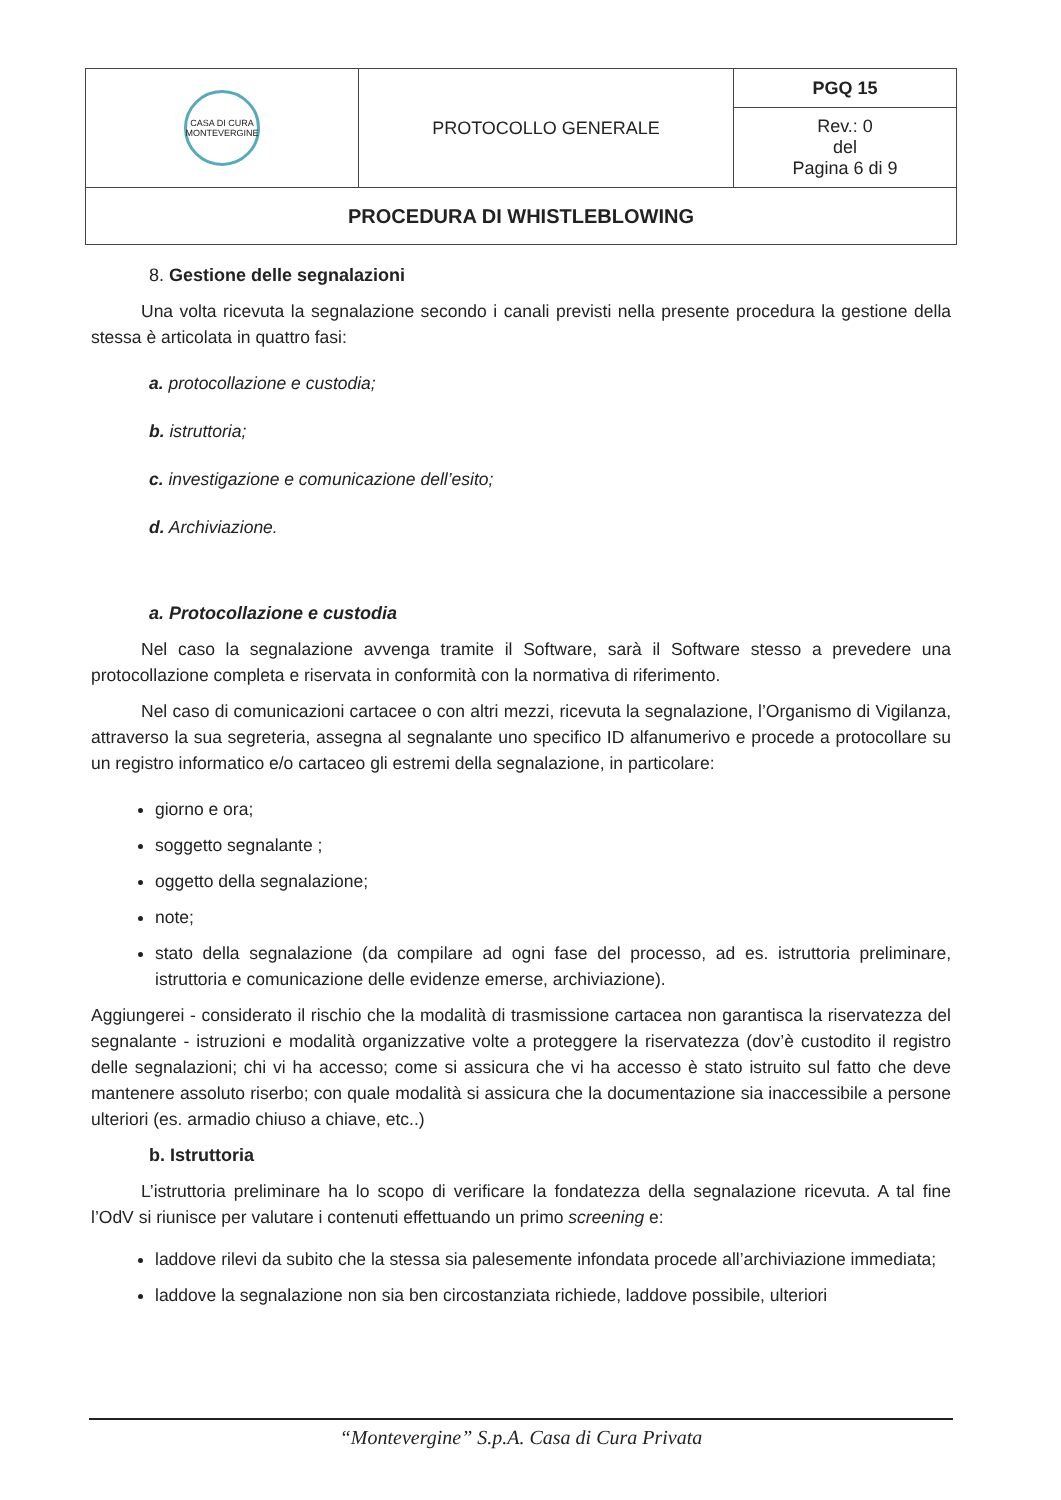| CASA DI CURA MONTEVERGINE | PROTOCOLLO GENERALE | PGQ 15 |
| | | Rev.: 0 del Pagina 6 di 9 |
| PROCEDURA DI WHISTLEBLOWING | | |
8. Gestione delle segnalazioni
Una volta ricevuta la segnalazione secondo i canali previsti nella presente procedura la gestione della stessa è articolata in quattro fasi:
a. protocollazione e custodia;
b. istruttoria;
c. investigazione e comunicazione dell’esito;
d. Archiviazione.
a. Protocollazione e custodia
Nel caso la segnalazione avvenga tramite il Software, sarà il Software stesso a prevedere una protocollazione completa e riservata in conformità con la normativa di riferimento.
Nel caso di comunicazioni cartacee o con altri mezzi, ricevuta la segnalazione, l’Organismo di Vigilanza, attraverso la sua segreteria, assegna al segnalante uno specifico ID alfanumerivo e procede a protocollare su un registro informatico e/o cartaceo gli estremi della segnalazione, in particolare:
giorno e ora;
soggetto segnalante ;
oggetto della segnalazione;
note;
stato della segnalazione (da compilare ad ogni fase del processo, ad es. istruttoria preliminare, istruttoria e comunicazione delle evidenze emerse, archiviazione).
Aggiungerei - considerato il rischio che la modalità di trasmissione cartacea non garantisca la riservatezza del segnalante - istruzioni e modalità organizzative volte a proteggere la riservatezza (dov’è custodito il registro delle segnalazioni; chi vi ha accesso; come si assicura che vi ha accesso è stato istruito sul fatto che deve mantenere assoluto riserbo; con quale modalità si assicura che la documentazione sia inaccessibile a persone ulteriori (es. armadio chiuso a chiave, etc..)
b. Istruttoria
L’istruttoria preliminare ha lo scopo di verificare la fondatezza della segnalazione ricevuta. A tal fine l’OdV si riunisce per valutare i contenuti effettuando un primo screening e:
laddove rilevi da subito che la stessa sia palesemente infondata procede all’archiviazione immediata;
laddove la segnalazione non sia ben circostanziata richiede, laddove possibile, ulteriori
“Montevergine” S.p.A. Casa di Cura Privata